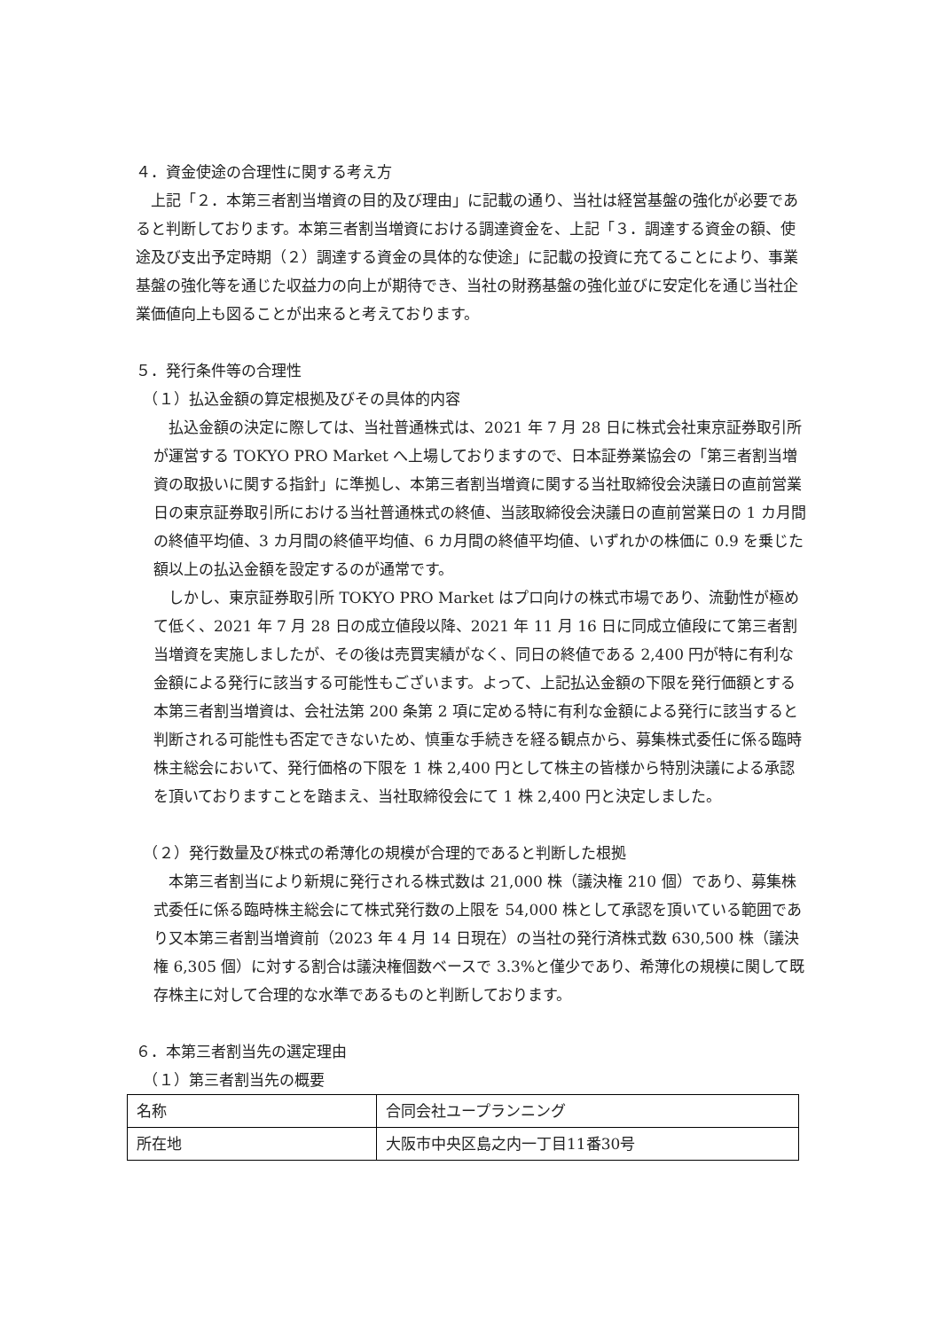４．資金使途の合理性に関する考え方
　上記「２．本第三者割当増資の目的及び理由」に記載の通り、当社は経営基盤の強化が必要であると判断しております。本第三者割当増資における調達資金を、上記「３．調達する資金の額、使途及び支出予定時期（２）調達する資金の具体的な使途」に記載の投資に充てることにより、事業基盤の強化等を通じた収益力の向上が期待でき、当社の財務基盤の強化並びに安定化を通じ当社企業価値向上も図ることが出来ると考えております。
５．発行条件等の合理性
　（１）払込金額の算定根拠及びその具体的内容
　払込金額の決定に際しては、当社普通株式は、2021 年 7 月 28 日に株式会社東京証券取引所が運営する TOKYO PRO Market へ上場しておりますので、日本証券業協会の「第三者割当増資の取扱いに関する指針」に準拠し、本第三者割当増資に関する当社取締役会決議日の直前営業日の東京証券取引所における当社普通株式の終値、当該取締役会決議日の直前営業日の 1 カ月間の終値平均値、3 カ月間の終値平均値、6 カ月間の終値平均値、いずれかの株価に 0.9 を乗じた額以上の払込金額を設定するのが通常です。
　しかし、東京証券取引所 TOKYO PRO Market はプロ向けの株式市場であり、流動性が極めて低く、2021 年 7 月 28 日の成立値段以降、2021 年 11 月 16 日に同成立値段にて第三者割当増資を実施しましたが、その後は売買実績がなく、同日の終値である 2,400 円が特に有利な金額による発行に該当する可能性もございます。よって、上記払込金額の下限を発行価額とする本第三者割当増資は、会社法第 200 条第 2 項に定める特に有利な金額による発行に該当すると判断される可能性も否定できないため、慎重な手続きを経る観点から、募集株式委任に係る臨時株主総会において、発行価格の下限を 1 株 2,400 円として株主の皆様から特別決議による承認を頂いておりますことを踏まえ、当社取締役会にて 1 株 2,400 円と決定しました。
　（２）発行数量及び株式の希薄化の規模が合理的であると判断した根拠
　本第三者割当により新規に発行される株式数は 21,000 株（議決権 210 個）であり、募集株式委任に係る臨時株主総会にて株式発行数の上限を 54,000 株として承認を頂いている範囲であり又本第三者割当増資前（2023 年 4 月 14 日現在）の当社の発行済株式数 630,500 株（議決権 6,305 個）に対する割合は議決権個数ベースで 3.3%と僅少であり、希薄化の規模に関して既存株主に対して合理的な水準であるものと判断しております。
６．本第三者割当先の選定理由
　（１）第三者割当先の概要
| 名称 | 合同会社ユープランニング |
| 所在地 | 大阪市中央区島之内一丁目11番30号 |